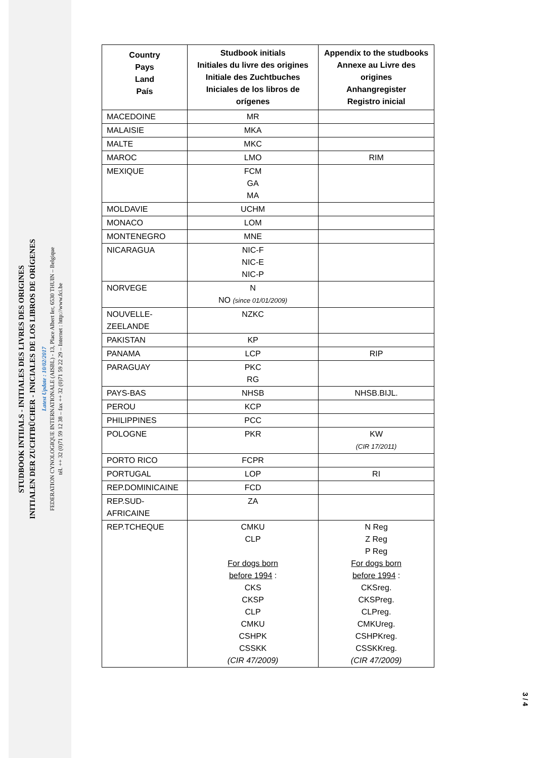STUDBOOK INTIIALS - INITIALES DES LIVRES DES ORIGINES
INITIALEN DER ZUCHTBÜCHER - INICIALES DE LOS LIBROS DE ORÍGENES
Latest Update : 10/02/2017
FEDERATION CYNOLOGIQUE INTERNATIONALE (AISBL) - 13, Place Albert Ier, 6530 THUIN – Belgique
tél. ++ 32 (0)71 59 12 38 – fax ++ 32 (0)71 59 22 29 – Internet : http://www.fci.be
| Country Pays Land País | Studbook initials Initiales du livre des origines Initiale des Zuchtbuches Iniciales de los libros de orígenes | Appendix to the studbooks Annexe au Livre des origines Anhangregister Registro inicial |
| --- | --- | --- |
| MACEDOINE | MR | |
| MALAISIE | MKA | |
| MALTE | MKC | |
| MAROC | LMO | RIM |
| MEXIQUE | FCM GA MA | |
| MOLDAVIE | UCHM | |
| MONACO | LOM | |
| MONTENEGRO | MNE | |
| NICARAGUA | NIC-F NIC-E NIC-P | |
| NORVEGE | N NO (since 01/01/2009) | |
| NOUVELLE- ZEELANDE | NZKC | |
| PAKISTAN | KP | |
| PANAMA | LCP | RIP |
| PARAGUAY | PKC RG | |
| PAYS-BAS | NHSB | NHSB.BIJL. |
| PEROU | KCP | |
| PHILIPPINES | PCC | |
| POLOGNE | PKR | KW (CIR 17/2011) |
| PORTO RICO | FCPR | |
| PORTUGAL | LOP | RI |
| REP.DOMINICAINE | FCD | |
| REP.SUD- AFRICAINE | ZA | |
| REP.TCHEQUE | CMKU CLP For dogs born before 1994 : CKS CKSP CLP CMKU CSHPK CSSKK (CIR 47/2009) | N Reg Z Reg P Reg For dogs born before 1994 : CKSreg. CKSPreg. CLPreg. CMKUreg. CSHPKreg. CSSKKreg. (CIR 47/2009) |
3 / 4